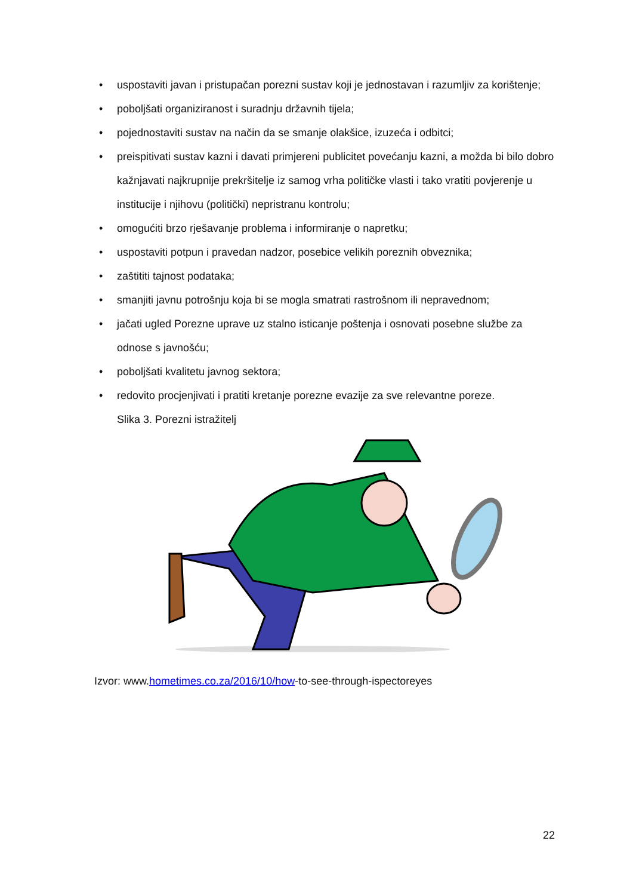• uspostaviti javan i pristupačan porezni sustav koji je jednostavan i razumljiv za korištenje;
• poboljšati organiziranost i suradnju državnih tijela;
• pojednostaviti sustav na način da se smanje olakšice, izuzeća i odbitci;
• preispitivati sustav kazni i davati primjereni publicitet povećanju kazni, a možda bi bilo dobro kažnjavati najkrupnije prekršitelje iz samog vrha političke vlasti i tako vratiti povjerenje u institucije i njihovu (politički) nepristranu kontrolu;
• omogućiti brzo rješavanje problema i informiranje o napretku;
• uspostaviti potpun i pravedan nadzor, posebice velikih poreznih obveznika;
• zaštititi tajnost podataka;
• smanjiti javnu potrošnju koja bi se mogla smatrati rastrošnom ili nepravednom;
• jačati ugled Porezne uprave uz stalno isticanje poštenja i osnovati posebne službe za odnose s javnošću;
• poboljšati kvalitetu javnog sektora;
• redovito procjenjivati i pratiti kretanje porezne evazije za sve relevantne poreze.
Slika 3. Porezni istražitelj
Izvor: www.hometimes.co.za/2016/10/how-to-see-through-ispectoreyes
22